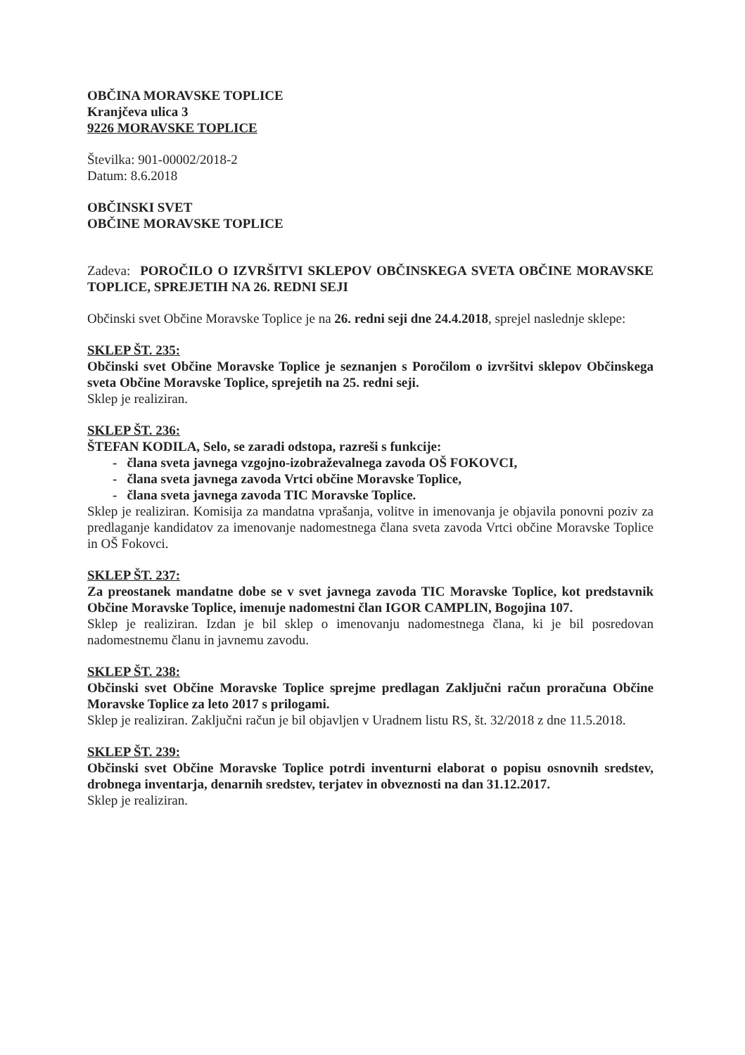OBČINA MORAVSKE TOPLICE
Kranjčeva ulica 3
9226 MORAVSKE TOPLICE
Številka: 901-00002/2018-2
Datum: 8.6.2018
OBČINSKI SVET
OBČINE MORAVSKE TOPLICE
Zadeva: POROČILO O IZVRŠITVI SKLEPOV OBČINSKEGA SVETA OBČINE MORAVSKE TOPLICE, SPREJETIH NA 26. REDNI SEJI
Občinski svet Občine Moravske Toplice je na 26. redni seji dne 24.4.2018, sprejel naslednje sklepe:
SKLEP ŠT. 235:
Občinski svet Občine Moravske Toplice je seznanjen s Poročilom o izvršitvi sklepov Občinskega sveta Občine Moravske Toplice, sprejetih na 25. redni seji.
Sklep je realiziran.
SKLEP ŠT. 236:
ŠTEFAN KODILA, Selo, se zaradi odstopa, razreši s funkcije:
- člana sveta javnega vzgojno-izobraževalnega zavoda OŠ FOKOVCI,
- člana sveta javnega zavoda Vrtci občine Moravske Toplice,
- člana sveta javnega zavoda TIC Moravske Toplice.
Sklep je realiziran. Komisija za mandatna vprašanja, volitve in imenovanja je objavila ponovni poziv za predlaganje kandidatov za imenovanje nadomestnega člana sveta zavoda Vrtci občine Moravske Toplice in OŠ Fokovci.
SKLEP ŠT. 237:
Za preostanek mandatne dobe se v svet javnega zavoda TIC Moravske Toplice, kot predstavnik Občine Moravske Toplice, imenuje nadomestni član IGOR CAMPLIN, Bogojina 107.
Sklep je realiziran. Izdan je bil sklep o imenovanju nadomestnega člana, ki je bil posredovan nadomestnemu članu in javnemu zavodu.
SKLEP ŠT. 238:
Občinski svet Občine Moravske Toplice sprejme predlagan Zaključni račun proračuna Občine Moravske Toplice za leto 2017 s prilogami.
Sklep je realiziran. Zaključni račun je bil objavljen v Uradnem listu RS, št. 32/2018 z dne 11.5.2018.
SKLEP ŠT. 239:
Občinski svet Občine Moravske Toplice potrdi inventurni elaborat o popisu osnovnih sredstev, drobnega inventarja, denarnih sredstev, terjatev in obveznosti na dan 31.12.2017.
Sklep je realiziran.